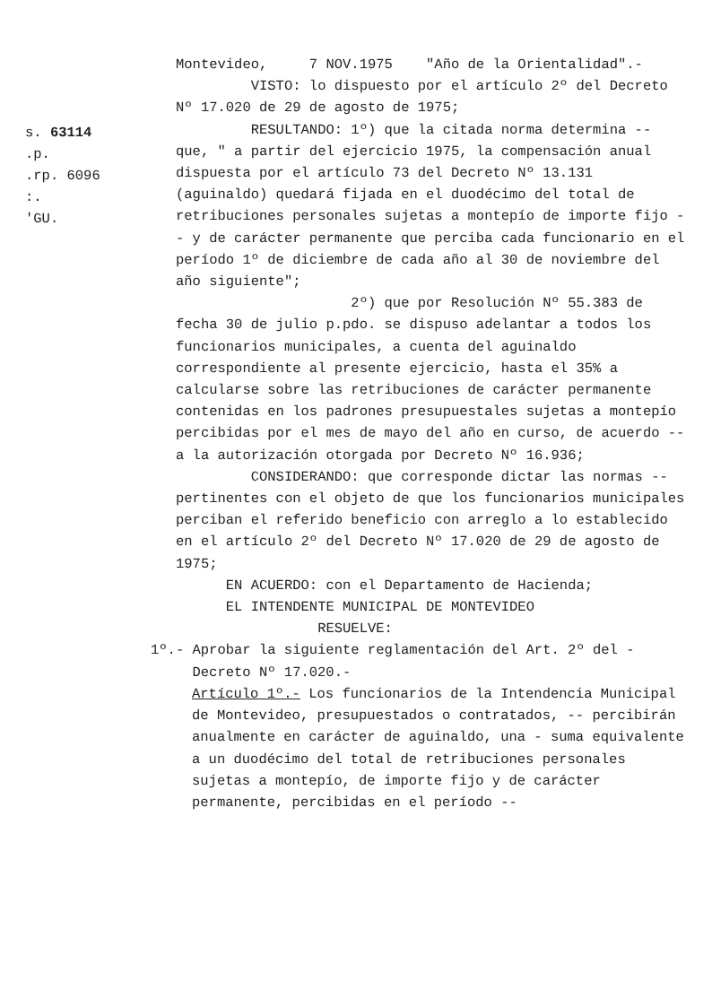s. 63114
.p.
.rp. 6096
:.
'GU.
Montevideo, 7 NOV.1975 "Año de la Orientalidad".-
VISTO: lo dispuesto por el artículo 2º del Decreto Nº 17.020 de 29 de agosto de 1975;
RESULTANDO: 1º) que la citada norma determina -- que, " a partir del ejercicio 1975, la compensación anual dispuesta por el artículo 73 del Decreto Nº 13.131 (aguinaldo) quedará fijada en el duodécimo del total de retribuciones personales sujetas a montepío de importe fijo -- y de carácter permanente que perciba cada funcionario en el período 1º de diciembre de cada año al 30 de noviembre del año siguiente";
2º) que por Resolución Nº 55.383 de fecha 30 de julio p.pdo. se dispuso adelantar a todos los funcionarios municipales, a cuenta del aguinaldo correspondiente al presente ejercicio, hasta el 35% a calcularse sobre las retribuciones de carácter permanente contenidas en los padrones presupuestales sujetas a montepío percibidas por el mes de mayo del año en curso, de acuerdo -- a la autorización otorgada por Decreto Nº 16.936;
CONSIDERANDO: que corresponde dictar las normas -- pertinentes con el objeto de que los funcionarios municipales perciban el referido beneficio con arreglo a lo establecido en el artículo 2º del Decreto Nº 17.020 de 29 de agosto de 1975;
EN ACUERDO: con el Departamento de Hacienda;
EL INTENDENTE MUNICIPAL DE MONTEVIDEO
RESUELVE:
1º.- Aprobar la siguiente reglamentación del Art. 2º del -
Decreto Nº 17.020.-
Artículo 1º.- Los funcionarios de la Intendencia Municipal de Montevideo, presupuestados o contratados, -- percibirán anualmente en carácter de aguinaldo, una - suma equivalente a un duodécimo del total de retribuciones personales sujetas a montepío, de importe fijo y de carácter permanente, percibidas en el período --